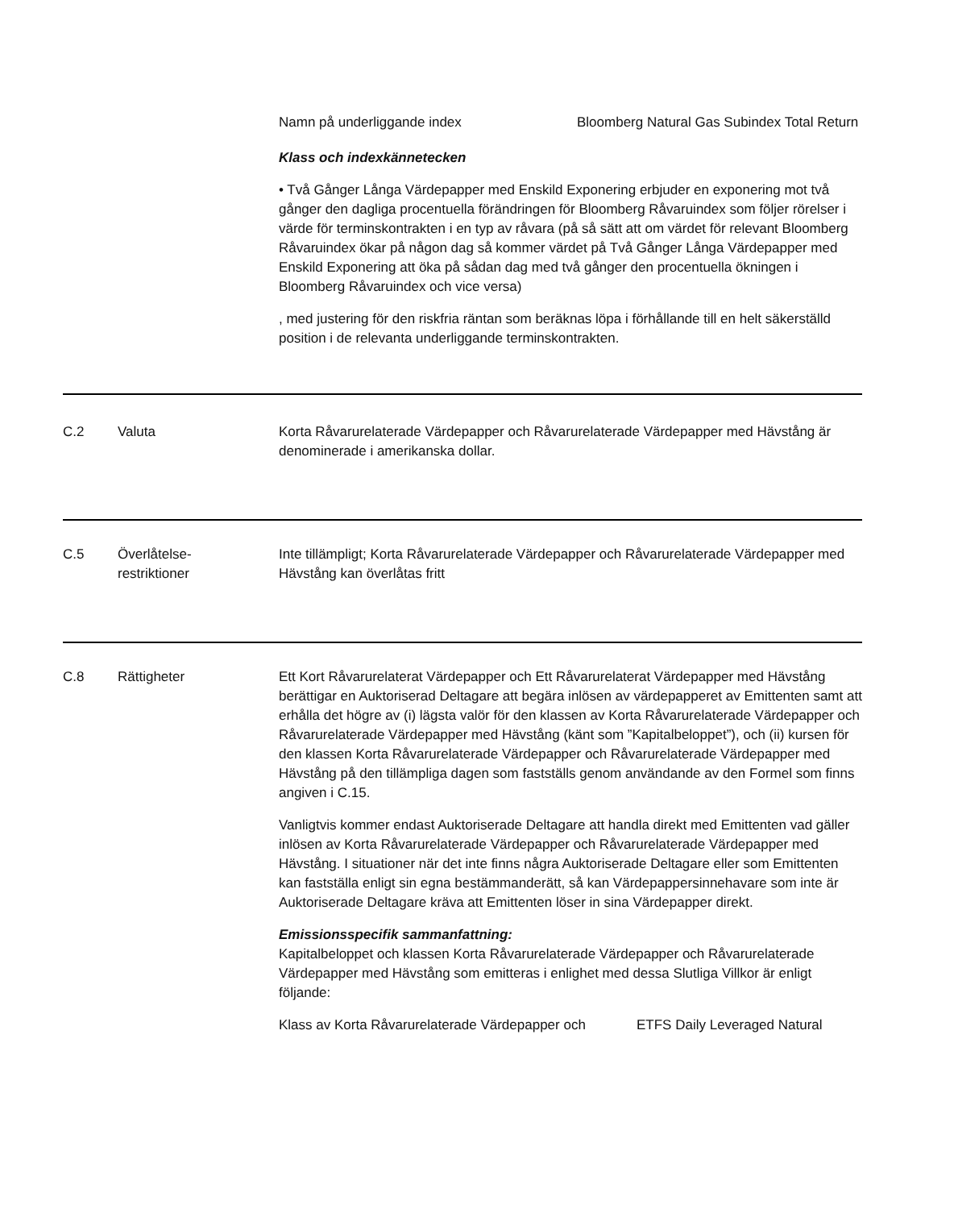Namn på underliggande index Bloomberg Natural Gas Subindex Total Return
Klass och indexkännetecken
• Två Gånger Långa Värdepapper med Enskild Exponering erbjuder en exponering mot två gånger den dagliga procentuella förändringen för Bloomberg Råvaruindex som följer rörelser i värde för terminskontrakten i en typ av råvara (på så sätt att om värdet för relevant Bloomberg Råvaruindex ökar på någon dag så kommer värdet på Två Gånger Långa Värdepapper med Enskild Exponering att öka på sådan dag med två gånger den procentuella ökningen i Bloomberg Råvaruindex och vice versa)
, med justering för den riskfria räntan som beräknas löpa i förhållande till en helt säkerställd position i de relevanta underliggande terminskontrakten.
C.2 Valuta Korta Råvarurelaterade Värdepapper och Råvarurelaterade Värdepapper med Hävstång är denominerade i amerikanska dollar.
C.5 Överlåtelse-
restriktioner
Inte tillämpligt; Korta Råvarurelaterade Värdepapper och Råvarurelaterade Värdepapper med Hävstång kan överlåtas fritt
C.8 Rättigheter Ett Kort Råvarurelaterat Värdepapper och Ett Råvarurelaterat Värdepapper med Hävstång berättigar en Auktoriserad Deltagare att begära inlösen av värdepapperet av Emittenten samt att erhålla det högre av (i) lägsta valör för den klassen av Korta Råvarurelaterade Värdepapper och Råvarurelaterade Värdepapper med Hävstång (känt som ”Kapitalbeloppet”), och (ii) kursen för den klassen Korta Råvarurelaterade Värdepapper och Råvarurelaterade Värdepapper med Hävstång på den tillämpliga dagen som fastställs genom användande av den Formel som finns angiven i C.15.
Vanligtvis kommer endast Auktoriserade Deltagare att handla direkt med Emittenten vad gäller inlösen av Korta Råvarurelaterade Värdepapper och Råvarurelaterade Värdepapper med Hävstång. I situationer när det inte finns några Auktoriserade Deltagare eller som Emittenten kan fastställa enligt sin egna bestämmanderätt, så kan Värdepappersinnehavare som inte är Auktoriserade Deltagare kräva att Emittenten löser in sina Värdepapper direkt.
Emissionsspecifik sammanfattning:
Kapitalbeloppet och klassen Korta Råvarurelaterade Värdepapper och Råvarurelaterade Värdepapper med Hävstång som emitteras i enlighet med dessa Slutliga Villkor är enligt följande:
Klass av Korta Råvarurelaterade Värdepapper och
ETFS Daily Leveraged Natural